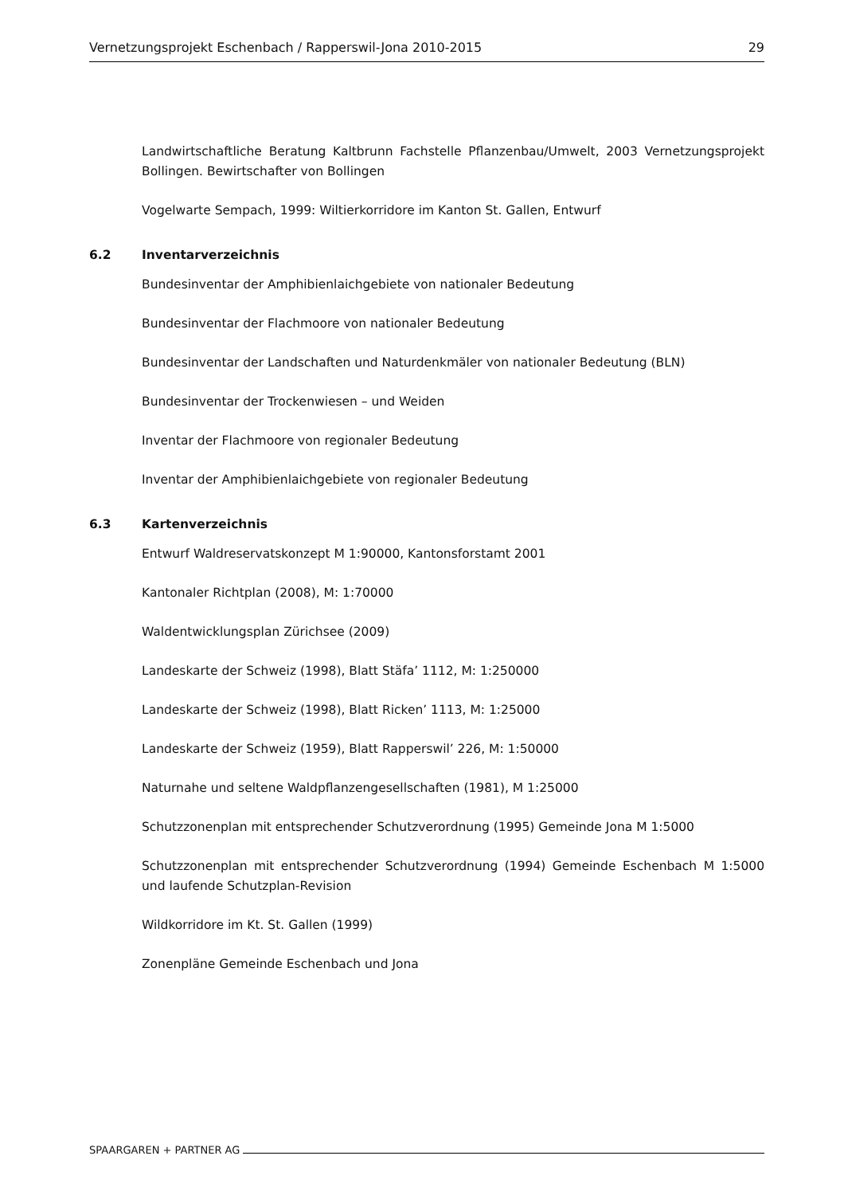Vernetzungsprojekt Eschenbach / Rapperswil-Jona 2010-2015 29
Landwirtschaftliche Beratung Kaltbrunn Fachstelle Pflanzenbau/Umwelt, 2003 Vernetzungsprojekt Bollingen. Bewirtschafter von Bollingen
Vogelwarte Sempach, 1999: Wiltierkorridore im Kanton St. Gallen, Entwurf
6.2 Inventarverzeichnis
Bundesinventar der Amphibienlaichgebiete von nationaler Bedeutung
Bundesinventar der Flachmoore von nationaler Bedeutung
Bundesinventar der Landschaften und Naturdenkmäler von nationaler Bedeutung (BLN)
Bundesinventar der Trockenwiesen – und Weiden
Inventar der Flachmoore von regionaler Bedeutung
Inventar der Amphibienlaichgebiete von regionaler Bedeutung
6.3 Kartenverzeichnis
Entwurf Waldreservatskonzept M 1:90000, Kantonsforstamt 2001
Kantonaler Richtplan (2008), M: 1:70000
Waldentwicklungsplan Zürichsee (2009)
Landeskarte der Schweiz (1998), Blatt Stäfa’ 1112, M: 1:250000
Landeskarte der Schweiz (1998), Blatt Ricken’ 1113, M: 1:25000
Landeskarte der Schweiz (1959), Blatt Rapperswil’ 226, M: 1:50000
Naturnahe und seltene Waldpflanzengesellschaften (1981), M 1:25000
Schutzzonenplan mit entsprechender Schutzverordnung (1995) Gemeinde Jona M 1:5000
Schutzzonenplan mit entsprechender Schutzverordnung (1994) Gemeinde Eschenbach M 1:5000 und laufende Schutzplan-Revision
Wildkorridore im Kt. St. Gallen (1999)
Zonenpläne Gemeinde Eschenbach und Jona
SPAARGAREN + PARTNER AG